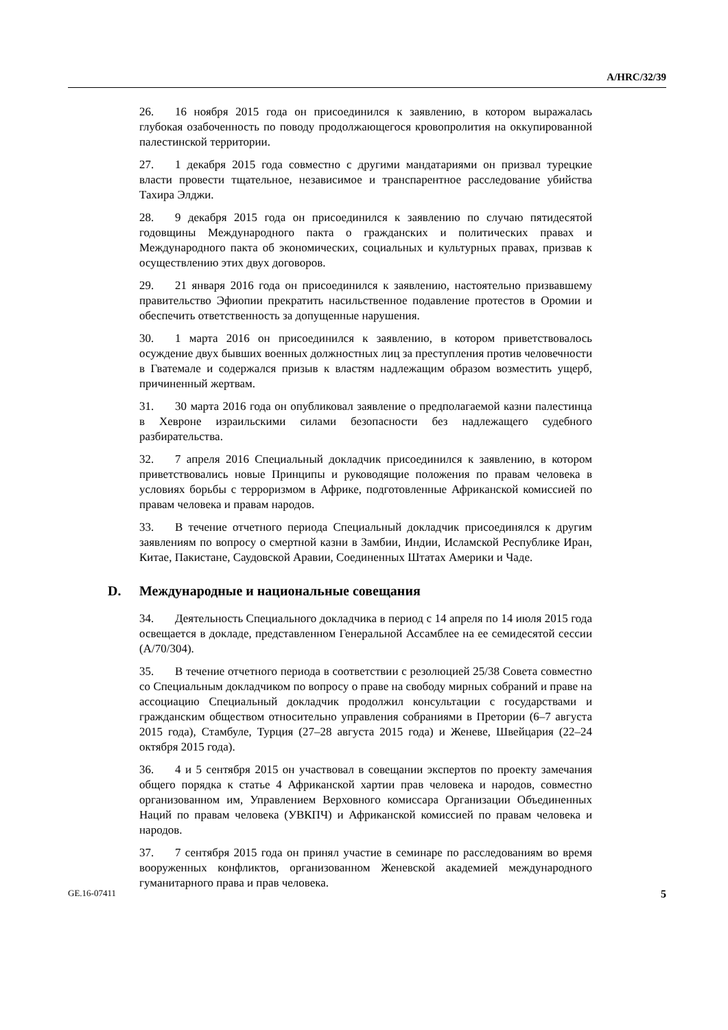A/HRC/32/39
26. 16 ноября 2015 года он присоединился к заявлению, в котором выражалась глубокая озабоченность по поводу продолжающегося кровопролития на оккупированной палестинской территории.
27. 1 декабря 2015 года совместно с другими мандатариями он призвал турецкие власти провести тщательное, независимое и транспарентное расследование убийства Тахира Элджи.
28. 9 декабря 2015 года он присоединился к заявлению по случаю пятидесятой годовщины Международного пакта о гражданских и политических правах и Международного пакта об экономических, социальных и культурных правах, призвав к осуществлению этих двух договоров.
29. 21 января 2016 года он присоединился к заявлению, настоятельно призвавшему правительство Эфиопии прекратить насильственное подавление протестов в Оромии и обеспечить ответственность за допущенные нарушения.
30. 1 марта 2016 он присоединился к заявлению, в котором приветствовалось осуждение двух бывших военных должностных лиц за преступления против человечности в Гватемале и содержался призыв к властям надлежащим образом возместить ущерб, причиненный жертвам.
31. 30 марта 2016 года он опубликовал заявление о предполагаемой казни палестинца в Хевроне израильскими силами безопасности без надлежащего судебного разбирательства.
32. 7 апреля 2016 Специальный докладчик присоединился к заявлению, в котором приветствовались новые Принципы и руководящие положения по правам человека в условиях борьбы с терроризмом в Африке, подготовленные Африканской комиссией по правам человека и правам народов.
33. В течение отчетного периода Специальный докладчик присоединялся к другим заявлениям по вопросу о смертной казни в Замбии, Индии, Исламской Республике Иран, Китае, Пакистане, Саудовской Аравии, Соединенных Штатах Америки и Чаде.
D. Международные и национальные совещания
34. Деятельность Специального докладчика в период с 14 апреля по 14 июля 2015 года освещается в докладе, представленном Генеральной Ассамблее на ее семидесятой сессии (A/70/304).
35. В течение отчетного периода в соответствии с резолюцией 25/38 Совета совместно со Специальным докладчиком по вопросу о праве на свободу мирных собраний и праве на ассоциацию Специальный докладчик продолжил консультации с государствами и гражданским обществом относительно управления собраниями в Претории (6–7 августа 2015 года), Стамбуле, Турция (27–28 августа 2015 года) и Женеве, Швейцария (22–24 октября 2015 года).
36. 4 и 5 сентября 2015 он участвовал в совещании экспертов по проекту замечания общего порядка к статье 4 Африканской хартии прав человека и народов, совместно организованном им, Управлением Верховного комиссара Организации Объединенных Наций по правам человека (УВКПЧ) и Африканской комиссией по правам человека и народов.
37. 7 сентября 2015 года он принял участие в семинаре по расследованиям во время вооруженных конфликтов, организованном Женевской академией международного гуманитарного права и прав человека.
GE.16-07411 5